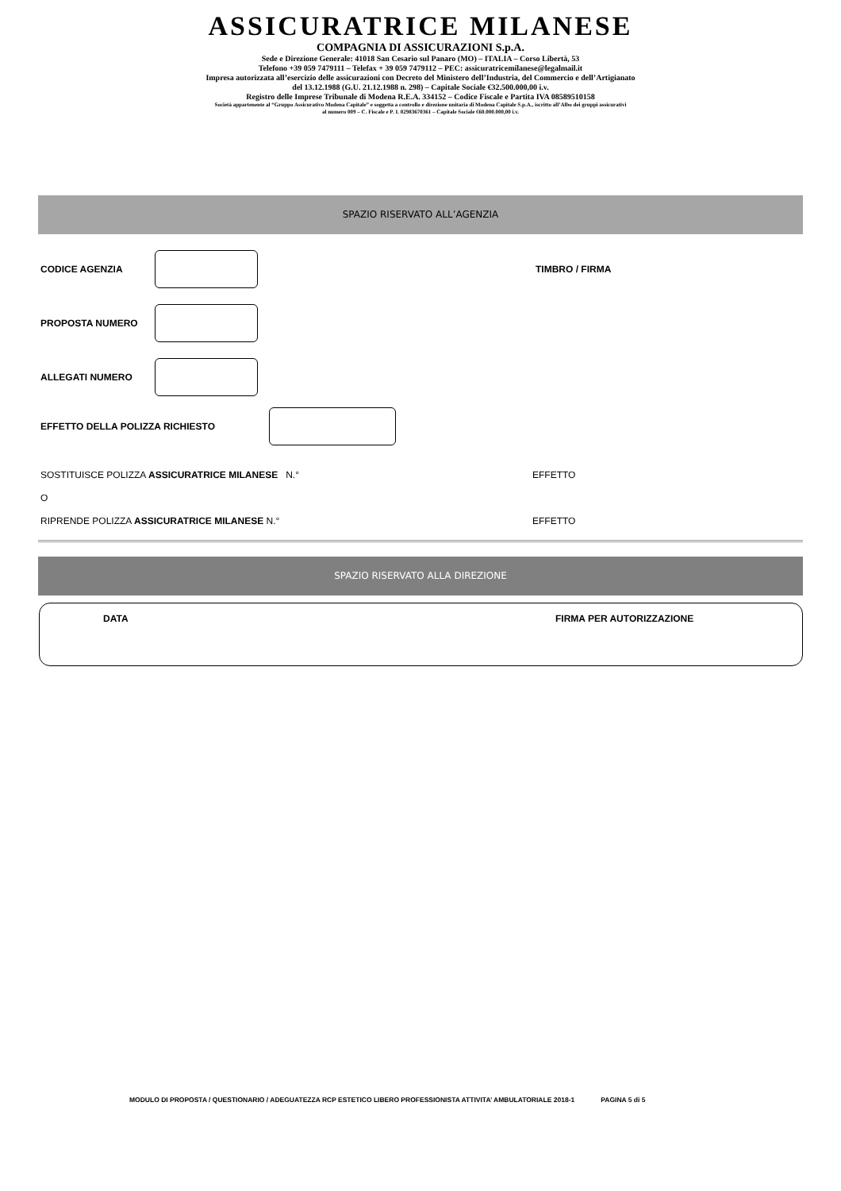ASSICURATRICE MILANESE
COMPAGNIA DI ASSICURAZIONI S.p.A.
Sede e Direzione Generale: 41018 San Cesario sul Panaro (MO) – ITALIA – Corso Libertà, 53
Telefono +39 059 7479111 – Telefax + 39 059 7479112 – PEC: assicuratricemilanese@legalmail.it
Impresa autorizzata all’esercizio delle assicurazioni con Decreto del Ministero dell’Industria, del Commercio e dell’Artigianato
del 13.12.1988 (G.U. 21.12.1988 n. 298) – Capitale Sociale €32.500.000,00 i.v.
Registro delle Imprese Tribunale di Modena R.E.A. 334152 – Codice Fiscale e Partita IVA 08589510158
Società appartenente al “Gruppo Assicurativo Modena Capitale” e soggetta a controllo e direzione unitaria di Modena Capitale S.p.A., iscritto all’Albo dei gruppi assicurativi
al numero 009 – C. Fiscale e P. I. 02983670361 – Capitale Sociale €60.000.000,00 i.v.
SPAZIO RISERVATO ALL’AGENZIA
CODICE AGENZIA TIMBRO / FIRMA
PROPOSTA NUMERO
ALLEGATI NUMERO
EFFETTO DELLA POLIZZA RICHIESTO
SOSTITUISCE POLIZZA ASSICURATRICE MILANESE N.° EFFETTO
O
RIPRENDE POLIZZA ASSICURATRICE MILANESE N.° EFFETTO
SPAZIO RISERVATO ALLA DIREZIONE
DATA FIRMA PER AUTORIZZAZIONE
MODULO DI PROPOSTA / QUESTIONARIO / ADEGUATEZZA RCP ESTETICO LIBERO PROFESSIONISTA ATTIVITA’ AMBULATORIALE 2018-1 PAGINA 5 di 5